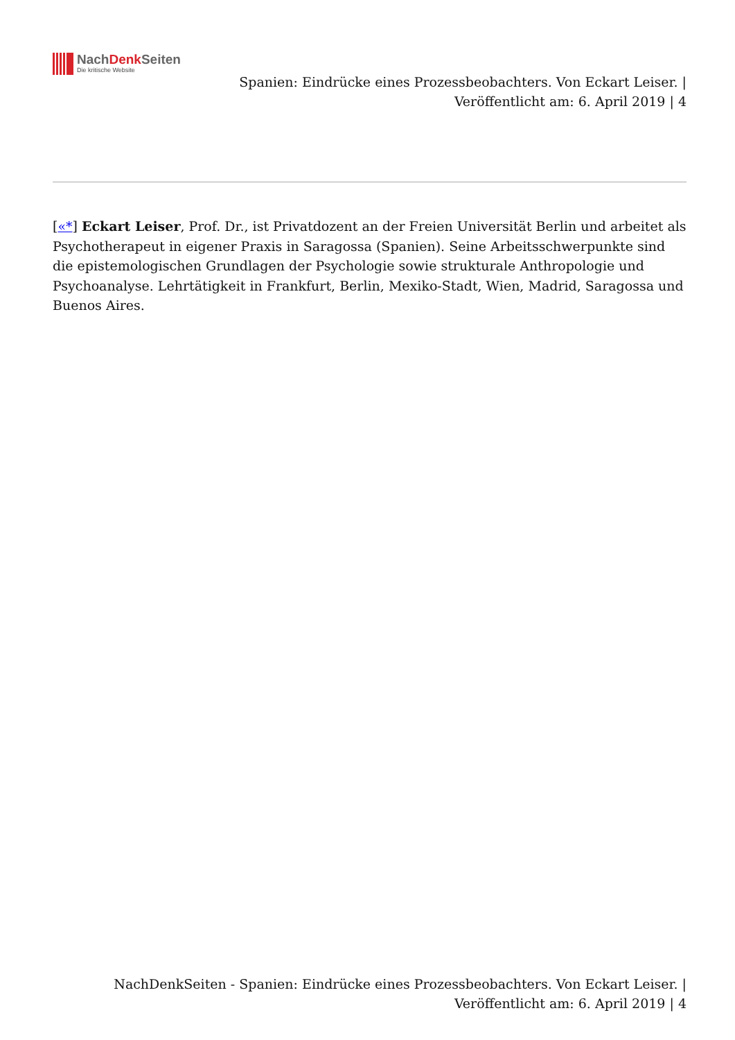NachDenk Seiten
Die kritische Website
Spanien: Eindrücke eines Prozessbeobachters. Von Eckart Leiser. |
Veröffentlicht am: 6. April 2019 | 4
[«*] Eckart Leiser, Prof. Dr., ist Privatdozent an der Freien Universität Berlin und arbeitet als Psychotherapeut in eigener Praxis in Saragossa (Spanien). Seine Arbeitsschwerpunkte sind die epistemologischen Grundlagen der Psychologie sowie strukturale Anthropologie und Psychoanalyse. Lehrtätigkeit in Frankfurt, Berlin, Mexiko-Stadt, Wien, Madrid, Saragossa und Buenos Aires.
NachDenkSeiten - Spanien: Eindrücke eines Prozessbeobachters. Von Eckart Leiser. |
Veröffentlicht am: 6. April 2019 | 4